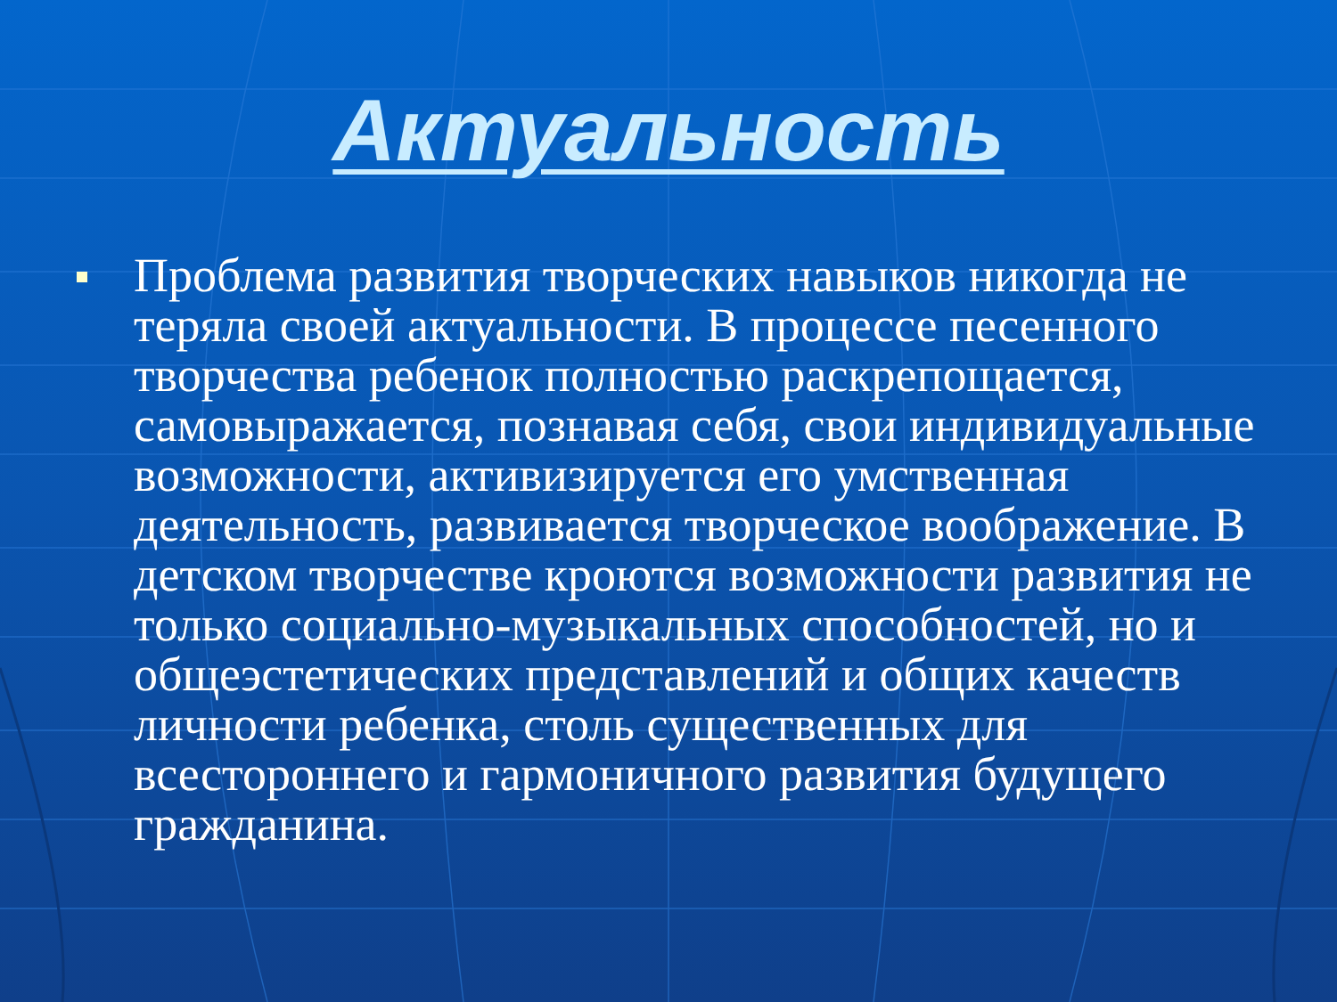Актуальность
Проблема развития творческих навыков никогда не теряла своей актуальности. В процессе песенного творчества ребенок полностью раскрепощается, самовыражается, познавая себя, свои индивидуальные возможности, активизируется его умственная деятельность, развивается творческое воображение. В детском творчестве кроются возможности развития не только социально-музыкальных способностей, но и общеэстетических представлений и общих качеств личности ребенка, столь существенных для всестороннего и гармоничного развития будущего гражданина.